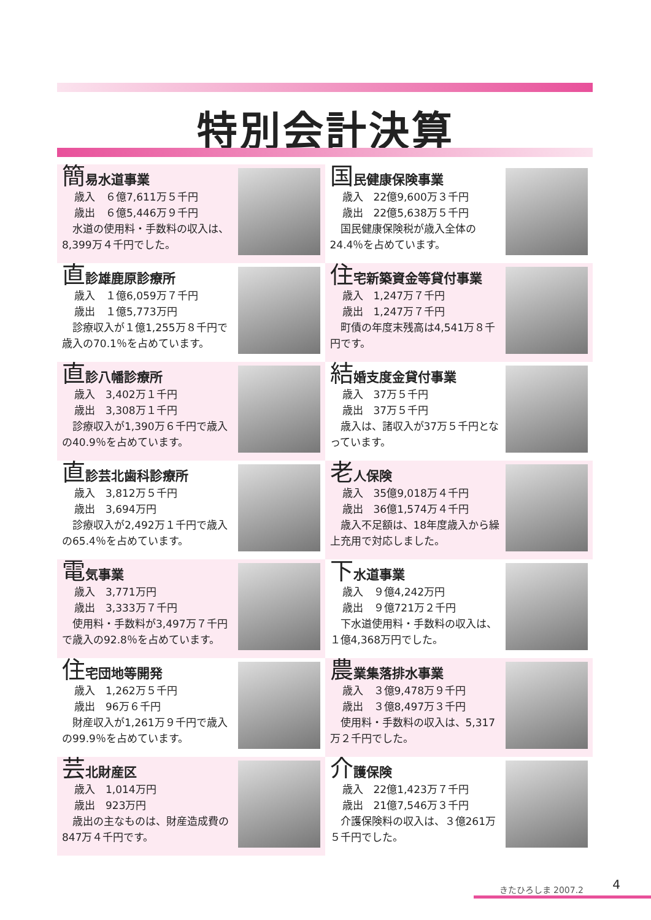特別会計決算
簡易水道事業
歳入　６億7,611万５千円
歳出　６億5,446万９千円
　水道の使用料・手数料の収入は、8,399万４千円でした。
国民健康保険事業
歳入　22億9,600万３千円
歳出　22億5,638万５千円
　国民健康保険税が歳入全体の24.4％を占めています。
直診雄鹿原診療所
歳入　１億6,059万７千円
歳出　１億5,773万円
　診療収入が１億1,255万８千円で歳入の70.1％を占めています。
住宅新築資金等貸付事業
歳入　1,247万７千円
歳出　1,247万７千円
　町債の年度末残高は4,541万８千円です。
直診八幡診療所
歳入　3,402万１千円
歳出　3,308万１千円
　診療収入が1,390万６千円で歳入の40.9％を占めています。
結婚支度金貸付事業
歳入　37万５千円
歳出　37万５千円
　歳入は、諸収入が37万５千円となっています。
直診芸北歯科診療所
歳入　3,812万５千円
歳出　3,694万円
　診療収入が2,492万１千円で歳入の65.4％を占めています。
老人保険
歳入　35億9,018万４千円
歳出　36億1,574万４千円
　歳入不足額は、18年度歳入から繰上充用で対応しました。
電気事業
歳入　3,771万円
歳出　3,333万７千円
　使用料・手数料が3,497万７千円で歳入の92.8％を占めています。
下水道事業
歳入　９億4,242万円
歳出　９億721万２千円
　下水道使用料・手数料の収入は、１億4,368万円でした。
住宅団地等開発
歳入　1,262万５千円
歳出　96万６千円
　財産収入が1,261万９千円で歳入の99.9％を占めています。
農業集落排水事業
歳入　３億9,478万９千円
歳出　３億8,497万３千円
　使用料・手数料の収入は、5,317万２千円でした。
芸北財産区
歳入　1,014万円
歳出　923万円
　歳出の主なものは、財産造成費の847万４千円です。
介護保険
歳入　22億1,423万７千円
歳出　21億7,546万３千円
　介護保険料の収入は、３億261万５千円でした。
きたひろしま 2007.2 4